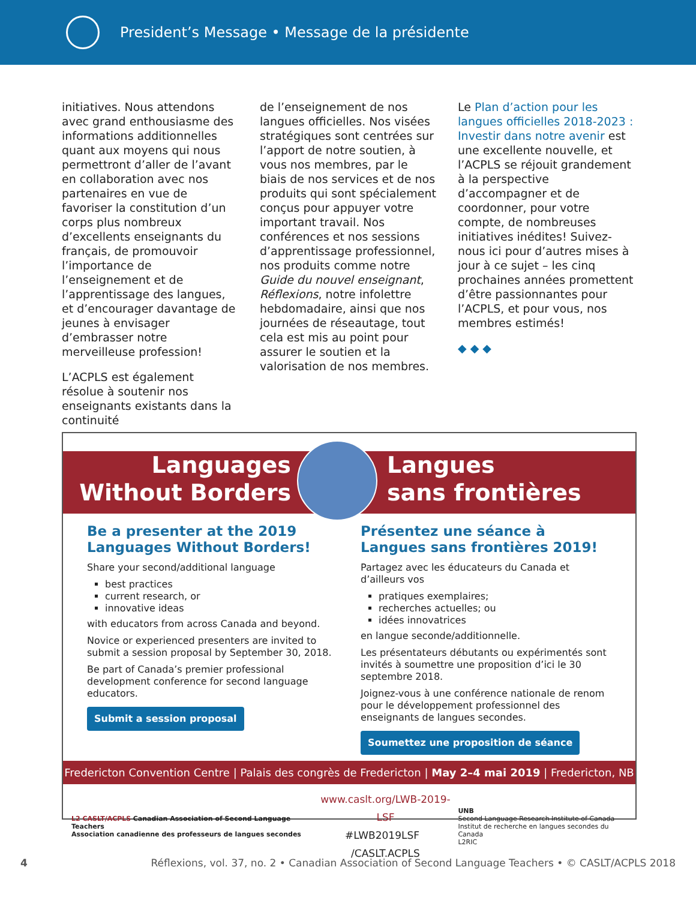President’s Message • Message de la présidente
initiatives. Nous attendons avec grand enthousiasme des informations additionnelles quant aux moyens qui nous permettront d’aller de l’avant en collaboration avec nos partenaires en vue de favoriser la constitution d’un corps plus nombreux d’excellents enseignants du français, de promouvoir l’importance de l’enseignement et de l’apprentissage des langues, et d’encourager davantage de jeunes à envisager d’embrasser notre merveilleuse profession!
L’ACPLS est également résolue à soutenir nos enseignants existants dans la continuité
de l’enseignement de nos langues officielles. Nos visées stratégiques sont centrées sur l’apport de notre soutien, à vous nos membres, par le biais de nos services et de nos produits qui sont spécialement conçus pour appuyer votre important travail. Nos conférences et nos sessions d’apprentissage professionnel, nos produits comme notre Guide du nouvel enseignant, Réflexions, notre infolettre hebdomadaire, ainsi que nos journées de réseautage, tout cela est mis au point pour assurer le soutien et la valorisation de nos membres.
Le Plan d’action pour les langues officielles 2018-2023 : Investir dans notre avenir est une excellente nouvelle, et l’ACPLS se réjouit grandement à la perspective d’accompagner et de coordonner, pour votre compte, de nombreuses initiatives inédites! Suivez-nous ici pour d’autres mises à jour à ce sujet – les cinq prochaines années promettent d’être passionnantes pour l’ACPLS, et pour vous, nos membres estimés!
◆ ◆ ◆
Languages
Without Borders
Langues
sans frontières
Be a presenter at the 2019 Languages Without Borders!
Share your second/additional language
best practices
current research, or
innovative ideas
with educators from across Canada and beyond.
Novice or experienced presenters are invited to submit a session proposal by September 30, 2018.
Be part of Canada’s premier professional development conference for second language educators.
Submit a session proposal
Présentez une séance à Langues sans frontières 2019!
Partagez avec les éducateurs du Canada et d’ailleurs vos
pratiques exemplaires;
recherches actuelles; ou
idées innovatrices
en langue seconde/additionnelle.
Les présentateurs débutants ou expérimentés sont invités à soumettre une proposition d’ici le 30 septembre 2018.
Joignez-vous à une conférence nationale de renom pour le développement professionnel des enseignants de langues secondes.
Soumettez une proposition de séance
Fredericton Convention Centre | Palais des congrès de Fredericton | May 2–4 mai 2019 | Fredericton, NB
L2 CASLT/ACPLS Canadian Association of Second Language Teachers
Association canadienne des professeurs de langues secondes
www.caslt.org/LWB-2019-LSF
#LWB2019LSF /CASLT.ACPLS
UNB
Second Language Research Institute of Canada
Institut de recherche en langues secondes du Canada
L2RIC
4 Réflexions, vol. 37, no. 2 • Canadian Association of Second Language Teachers • © CASLT/ACPLS 2018